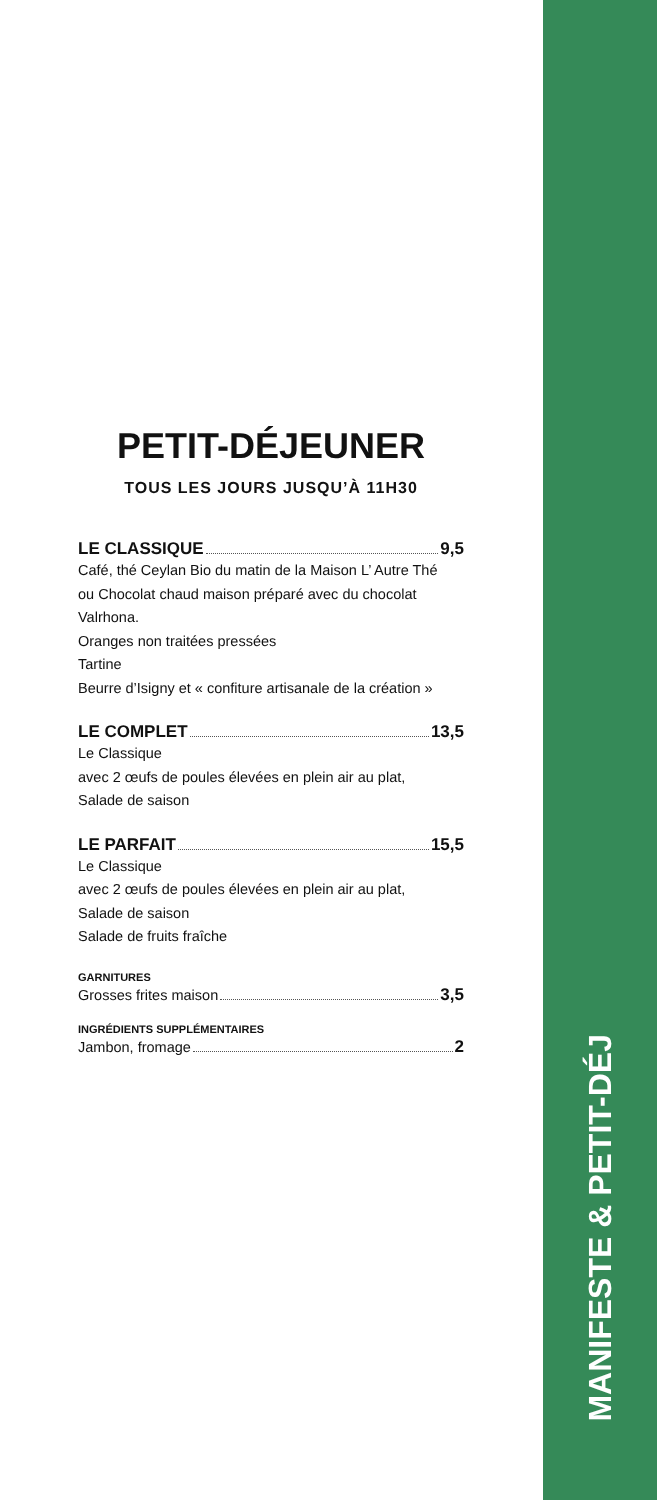MANIFESTE & PETIT-DÉJ
PETIT-DÉJEUNER
TOUS LES JOURS JUSQU’À 11H30
LE CLASSIQUE 9,5
Café, thé Ceylan Bio du matin de la Maison L’ Autre Thé
ou Chocolat chaud maison préparé avec du chocolat Valrhona.
Oranges non traitées pressées
Tartine
Beurre d’Isigny et « confiture artisanale de la création »
LE COMPLET 13,5
Le Classique
avec 2 œufs de poules élevées en plein air au plat,
Salade de saison
LE PARFAIT 15,5
Le Classique
avec 2 œufs de poules élevées en plein air au plat,
Salade de saison
Salade de fruits fraîche
GARNITURES
Grosses frites maison 3,5
INGRÉDIENTS SUPPLÉMENTAIRES
Jambon, fromage 2